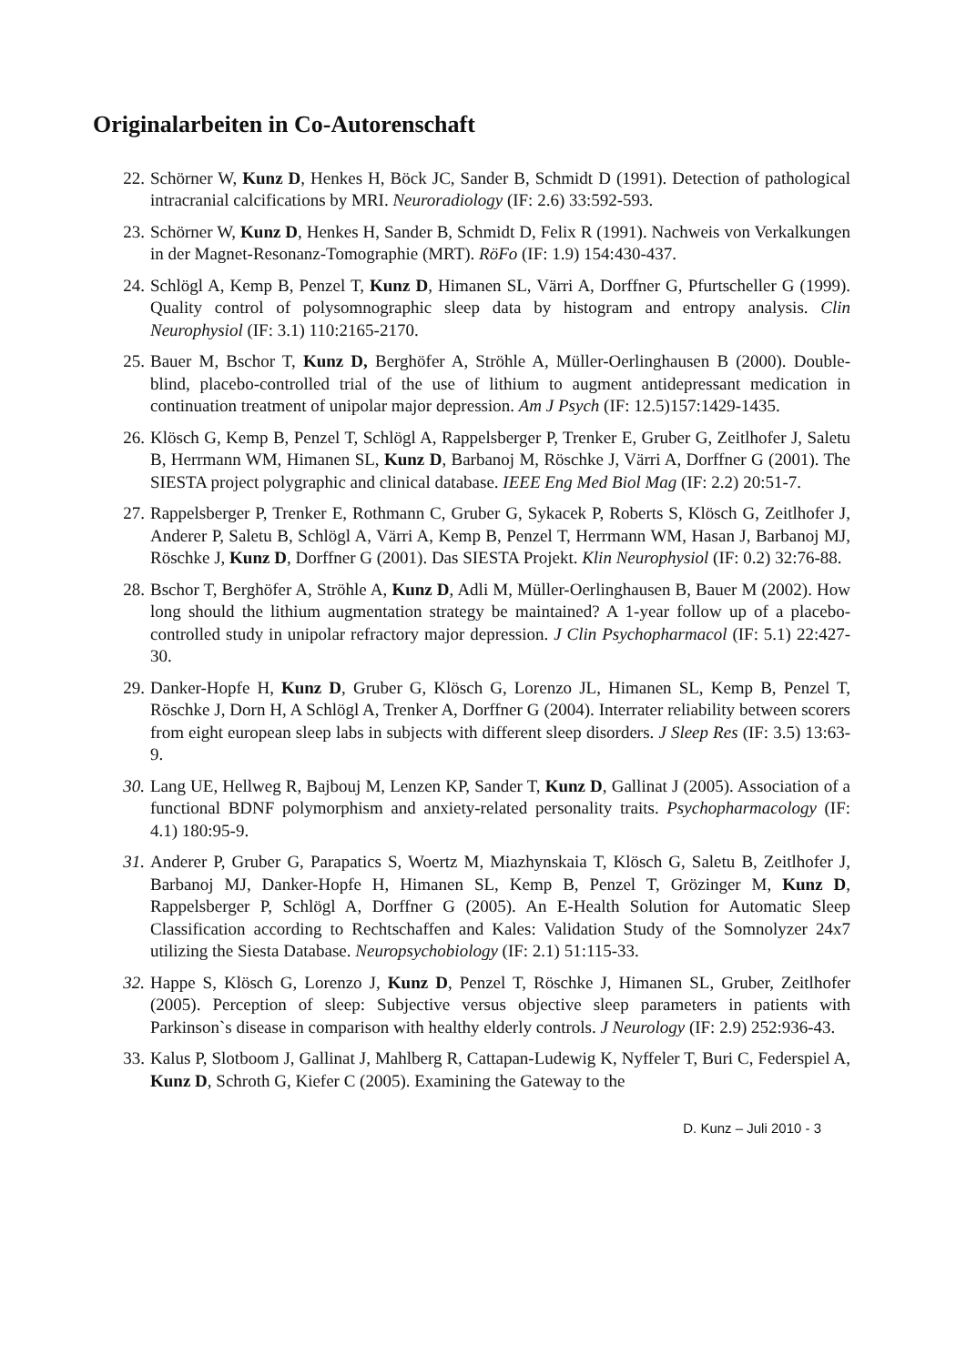Originalarbeiten in Co-Autorenschaft
22. Schörner W, Kunz D, Henkes H, Böck JC, Sander B, Schmidt D (1991). Detection of pathological intracranial calcifications by MRI. Neuroradiology (IF: 2.6) 33:592-593.
23. Schörner W, Kunz D, Henkes H, Sander B, Schmidt D, Felix R (1991). Nachweis von Verkalkungen in der Magnet-Resonanz-Tomographie (MRT). RöFo (IF: 1.9) 154:430-437.
24. Schlögl A, Kemp B, Penzel T, Kunz D, Himanen SL, Värri A, Dorffner G, Pfurtscheller G (1999). Quality control of polysomnographic sleep data by histogram and entropy analysis. Clin Neurophysiol (IF: 3.1) 110:2165-2170.
25. Bauer M, Bschor T, Kunz D, Berghöfer A, Ströhle A, Müller-Oerlinghausen B (2000). Double-blind, placebo-controlled trial of the use of lithium to augment antidepressant medication in continuation treatment of unipolar major depression. Am J Psych (IF: 12.5)157:1429-1435.
26. Klösch G, Kemp B, Penzel T, Schlögl A, Rappelsberger P, Trenker E, Gruber G, Zeitlhofer J, Saletu B, Herrmann WM, Himanen SL, Kunz D, Barbanoj M, Röschke J, Värri A, Dorffner G (2001). The SIESTA project polygraphic and clinical database. IEEE Eng Med Biol Mag (IF: 2.2) 20:51-7.
27. Rappelsberger P, Trenker E, Rothmann C, Gruber G, Sykacek P, Roberts S, Klösch G, Zeitlhofer J, Anderer P, Saletu B, Schlögl A, Värri A, Kemp B, Penzel T, Herrmann WM, Hasan J, Barbanoj MJ, Röschke J, Kunz D, Dorffner G (2001). Das SIESTA Projekt. Klin Neurophysiol (IF: 0.2) 32:76-88.
28. Bschor T, Berghöfer A, Ströhle A, Kunz D, Adli M, Müller-Oerlinghausen B, Bauer M (2002). How long should the lithium augmentation strategy be maintained? A 1-year follow up of a placebo-controlled study in unipolar refractory major depression. J Clin Psychopharmacol (IF: 5.1) 22:427-30.
29. Danker-Hopfe H, Kunz D, Gruber G, Klösch G, Lorenzo JL, Himanen SL, Kemp B, Penzel T, Röschke J, Dorn H, A Schlögl A, Trenker A, Dorffner G (2004). Interrater reliability between scorers from eight european sleep labs in subjects with different sleep disorders. J Sleep Res (IF: 3.5) 13:63-9.
30. Lang UE, Hellweg R, Bajbouj M, Lenzen KP, Sander T, Kunz D, Gallinat J (2005). Association of a functional BDNF polymorphism and anxiety-related personality traits. Psychopharmacology (IF: 4.1) 180:95-9.
31. Anderer P, Gruber G, Parapatics S, Woertz M, Miazhynskaia T, Klösch G, Saletu B, Zeitlhofer J, Barbanoj MJ, Danker-Hopfe H, Himanen SL, Kemp B, Penzel T, Grözinger M, Kunz D, Rappelsberger P, Schlögl A, Dorffner G (2005). An E-Health Solution for Automatic Sleep Classification according to Rechtschaffen and Kales: Validation Study of the Somnolyzer 24x7 utilizing the Siesta Database. Neuropsychobiology (IF: 2.1) 51:115-33.
32. Happe S, Klösch G, Lorenzo J, Kunz D, Penzel T, Röschke J, Himanen SL, Gruber, Zeitlhofer (2005). Perception of sleep: Subjective versus objective sleep parameters in patients with Parkinson`s disease in comparison with healthy elderly controls. J Neurology (IF: 2.9) 252:936-43.
33. Kalus P, Slotboom J, Gallinat J, Mahlberg R, Cattapan-Ludewig K, Nyffeler T, Buri C, Federspiel A, Kunz D, Schroth G, Kiefer C (2005). Examining the Gateway to the
D. Kunz – Juli 2010 - 3